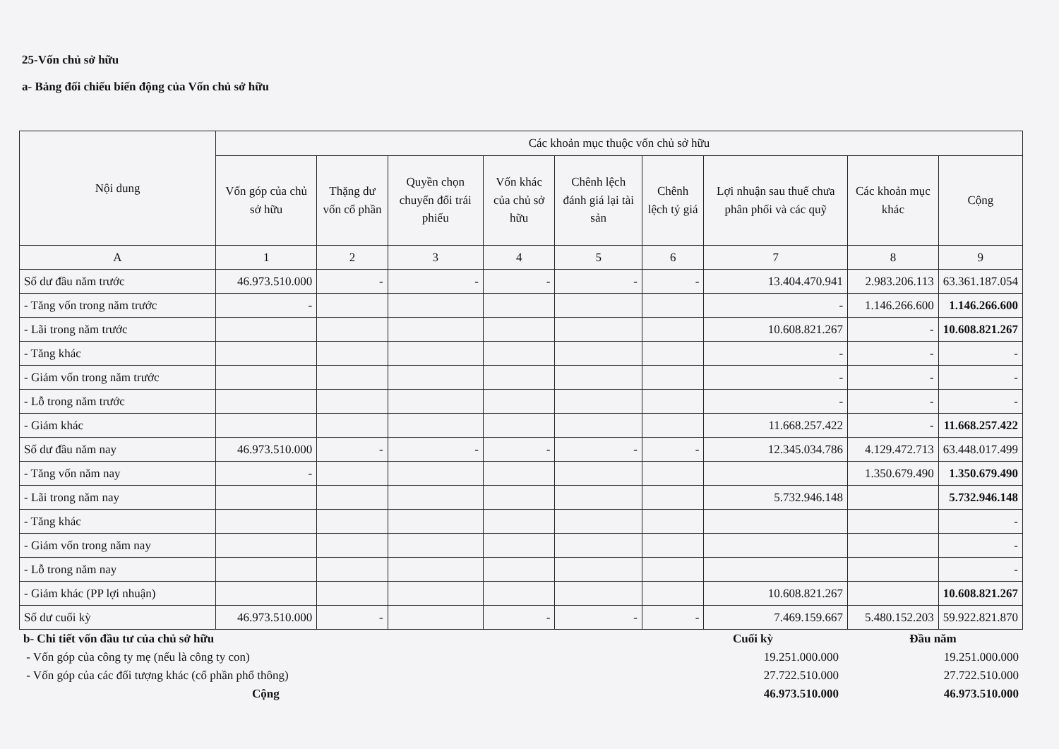25-Vốn chủ sở hữu
a- Bảng đối chiếu biến động của Vốn chủ sở hữu
| Nội dung | Các khoản mục thuộc vốn chủ sở hữu | | | | | | | | |
| --- | --- | --- | --- | --- | --- | --- | --- | --- | --- |
| | Vốn góp của chủ sở hữu | Thặng dư vốn cổ phần | Quyền chọn chuyển đổi trái phiếu | Vốn khác của chủ sở hữu | Chênh lệch đánh giá lại tài sản | Chênh lệch tỷ giá | Lợi nhuận sau thuế chưa phân phối và các quỹ | Các khoản mục khác | Cộng |
| A | 1 | 2 | 3 | 4 | 5 | 6 | 7 | 8 | 9 |
| Số dư đầu năm trước | 46.973.510.000 | - | - | - | - | - | 13.404.470.941 | 2.983.206.113 | 63.361.187.054 |
| - Tăng vốn trong năm trước | - | | | | | | - | 1.146.266.600 | 1.146.266.600 |
| - Lãi trong năm trước | | | | | | | 10.608.821.267 | - | 10.608.821.267 |
| - Tăng khác | | | | | | | - | - | - |
| - Giảm vốn trong năm trước | | | | | | | - | - | - |
| - Lỗ trong năm trước | | | | | | | - | - | - |
| - Giảm khác | | | | | | | 11.668.257.422 | - | 11.668.257.422 |
| Số dư đầu năm nay | 46.973.510.000 | - | - | - | - | - | 12.345.034.786 | 4.129.472.713 | 63.448.017.499 |
| - Tăng vốn năm nay | - | | | | | | | 1.350.679.490 | 1.350.679.490 |
| - Lãi trong năm nay | | | | | | | 5.732.946.148 | | 5.732.946.148 |
| - Tăng khác | | | | | | | | | - |
| - Giảm vốn trong năm nay | | | | | | | | | - |
| - Lỗ trong năm nay | | | | | | | | | - |
| - Giảm khác (PP lợi nhuận) | | | | | | | 10.608.821.267 | | 10.608.821.267 |
| Số dư cuối kỳ | 46.973.510.000 | - | | - | - | - | 7.469.159.667 | 5.480.152.203 | 59.922.821.870 |
| b- Chi tiết vốn đầu tư của chủ sở hữu | Cuối kỳ | Đầu năm |
| - Vốn góp của công ty mẹ (nếu là công ty con) | 19.251.000.000 | 19.251.000.000 |
| - Vốn góp của các đối tượng khác (cổ phần phổ thông) | 27.722.510.000 | 27.722.510.000 |
| Cộng | 46.973.510.000 | 46.973.510.000 |